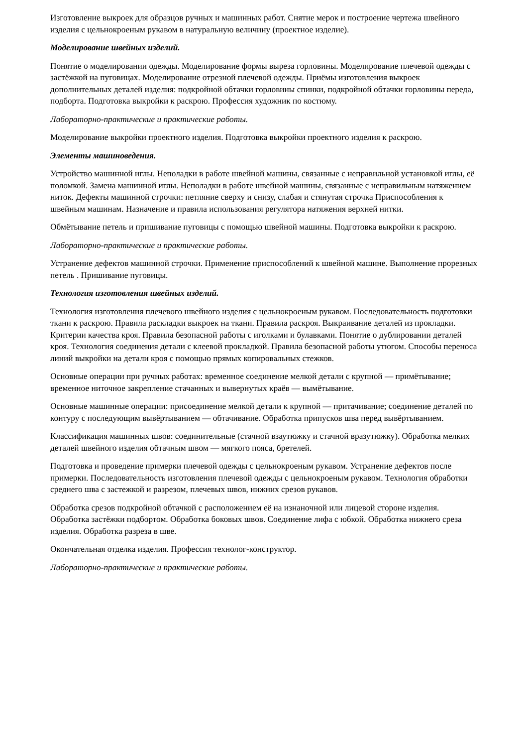Изготовление выкроек для образцов ручных и машинных работ. Снятие мерок и построение чертежа швейного изделия с цельнокроеным рукавом в натуральную величину (проектное изделие).
Моделирование швейных изделий.
Понятие о моделировании одежды. Моделирование формы выреза горловины. Моделирование плечевой одежды с застёжкой на пуговицах. Моделирование отрезной плечевой одежды. Приёмы изготовления выкроек дополнительных деталей изделия: подкройной обтачки горловины спинки, подкройной обтачки горловины переда, подборта. Подготовка выкройки к раскрою. Профессия художник по костюму.
Лабораторно-практические и практические работы.
Моделирование выкройки проектного изделия. Подготовка выкройки проектного изделия к раскрою.
Элементы машиноведения.
Устройство машинной иглы. Неполадки в работе швейной машины, связанные с неправильной установкой иглы, её поломкой. Замена машинной иглы. Неполадки в работе швейной машины, связанные с неправильным натяжением ниток. Дефекты машинной строчки: петляние сверху и снизу, слабая и стянутая строчка Приспособления к швейным машинам. Назначение и правила использования регулятора натяжения верхней нитки.
Обмётывание петель и пришивание пуговицы с помощью швейной машины. Подготовка выкройки к раскрою.
Лабораторно-практические и практические работы.
Устранение дефектов машинной строчки. Применение приспособлений к швейной машине. Выполнение прорезных петель . Пришивание пуговицы.
Технология изготовления швейных изделий.
Технология изготовления плечевого швейного изделия с цельнокроеным рукавом. Последовательность подготовки ткани к раскрою. Правила раскладки выкроек на ткани. Правила раскроя. Выкраивание деталей из прокладки. Критерии качества кроя. Правила безопасной работы с иголками и булавками. Понятие о дублировании деталей кроя. Технология соединения детали с клеевой прокладкой. Правила безопасной работы утюгом. Способы переноса линий выкройки на детали кроя с помощью прямых копировальных стежков.
Основные операции при ручных работах: временное соединение мелкой детали с крупной — примётывание; временное ниточное закрепление стачанных и вывернутых краёв — вымётывание.
Основные машинные операции: присоединение мелкой детали к крупной — притачивание; соединение деталей по контуру с последующим вывёртыванием — обтачивание. Обработка припусков шва перед вывёртыванием.
Классификация машинных швов: соединительные (стачной взаутюжку и стачной вразутюжку). Обработка мелких деталей швейного изделия обтачным швом — мягкого пояса, бретелей.
Подготовка и проведение примерки плечевой одежды с цельнокроеным рукавом. Устранение дефектов после примерки. Последовательность изготовления плечевой одежды с цельнокроеным рукавом. Технология обработки среднего шва с застежкой и разрезом, плечевых швов, нижних срезов рукавов.
Обработка срезов подкройной обтачкой с расположением её на изнаночной или лицевой стороне изделия. Обработка застёжки подбортом. Обработка боковых швов. Соединение лифа с юбкой. Обработка нижнего среза изделия. Обработка разреза в шве.
Окончательная отделка изделия. Профессия технолог-конструктор.
Лабораторно-практические и практические работы.